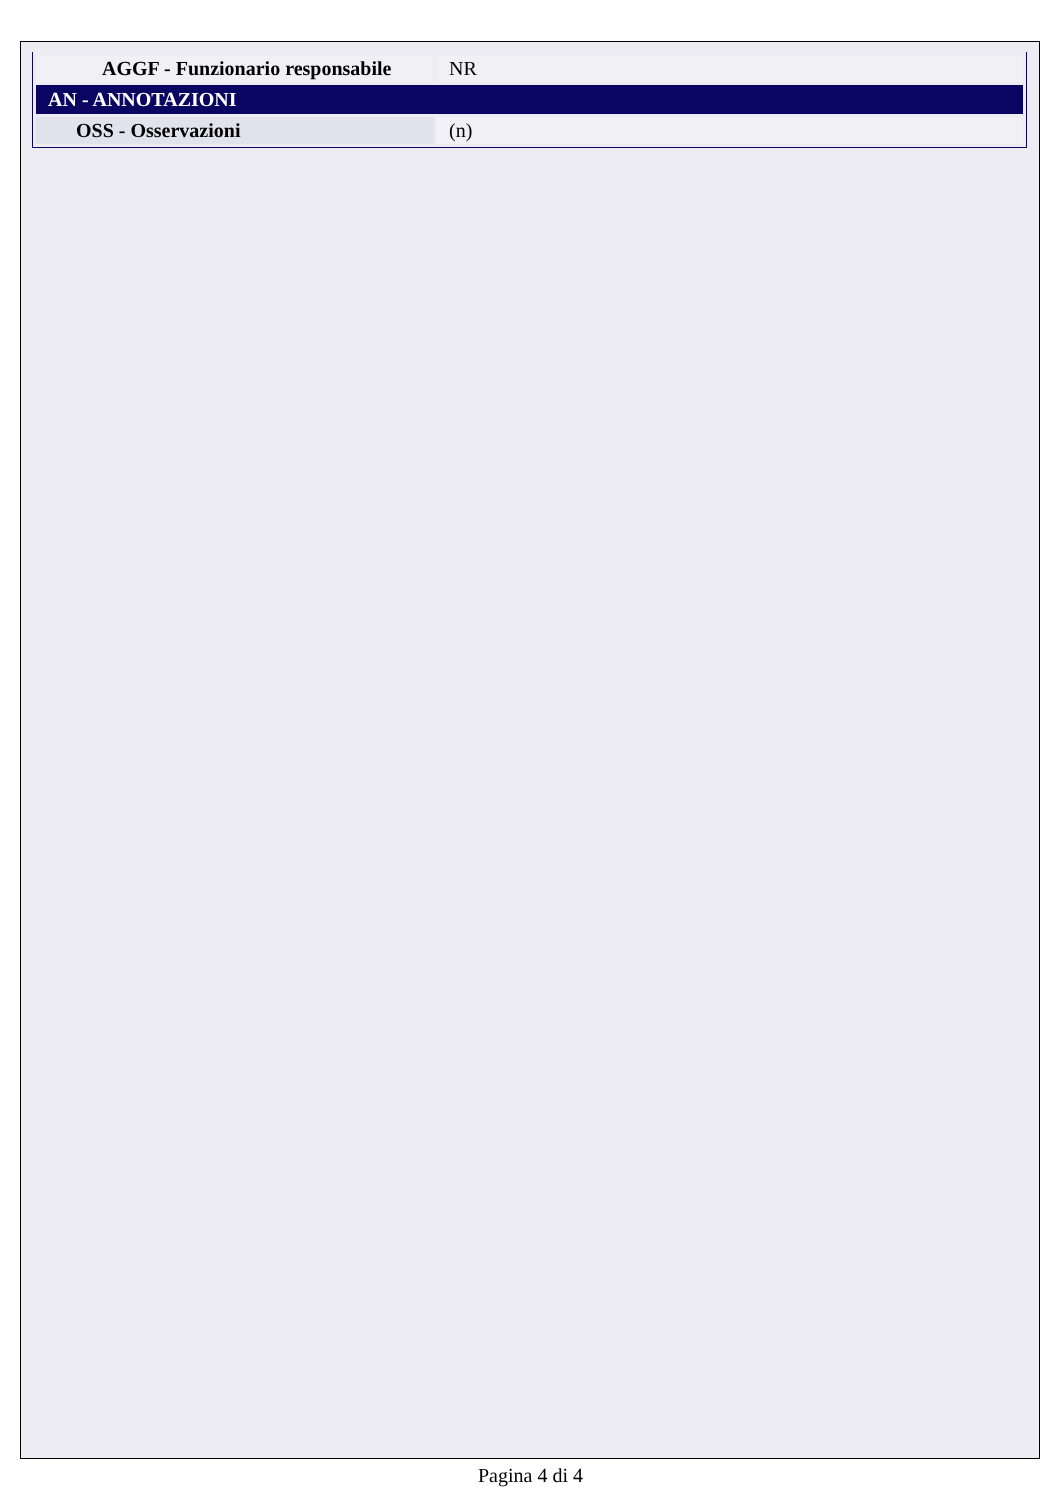| AGGF - Funzionario responsabile | NR |
| AN - ANNOTAZIONI | |
| OSS - Osservazioni | (n) |
Pagina 4 di 4